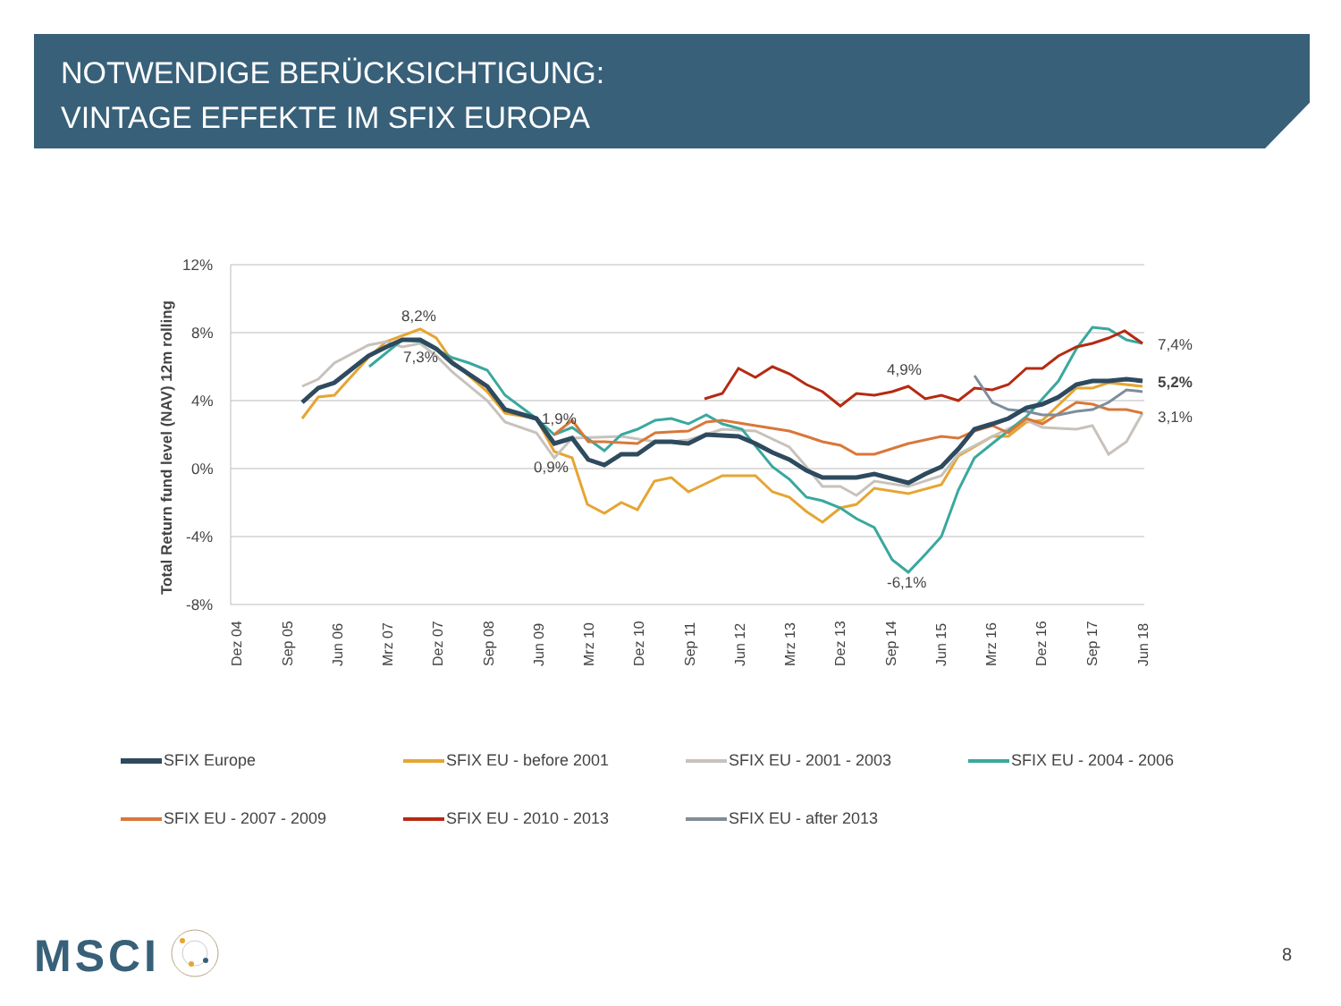NOTWENDIGE BERÜCKSICHTIGUNG:
VINTAGE EFFEKTE IM SFIX EUROPA
12%
8%
4%
0%
-4%
-8%
Total Return fund level (NAV) 12m rolling
Dez 04
Sep 05
Jun 06
Mrz 07
Dez 07
Sep 08
Jun 09
Mrz 10
Dez 10
Sep 11
Jun 12
Mrz 13
Dez 13
Sep 14
Jun 15
Mrz 16
Dez 16
Sep 17
Jun 18
8,2%
7,3%
1,9%
0,9%
4,9%
-6,1%
7,4%
5,2%
3,1%
SFIX Europe
SFIX EU - before 2001
SFIX EU - 2001 - 2003
SFIX EU - 2004 - 2006
SFIX EU - 2007 - 2009
SFIX EU - 2010 - 2013
SFIX EU - after 2013
MSCI 8